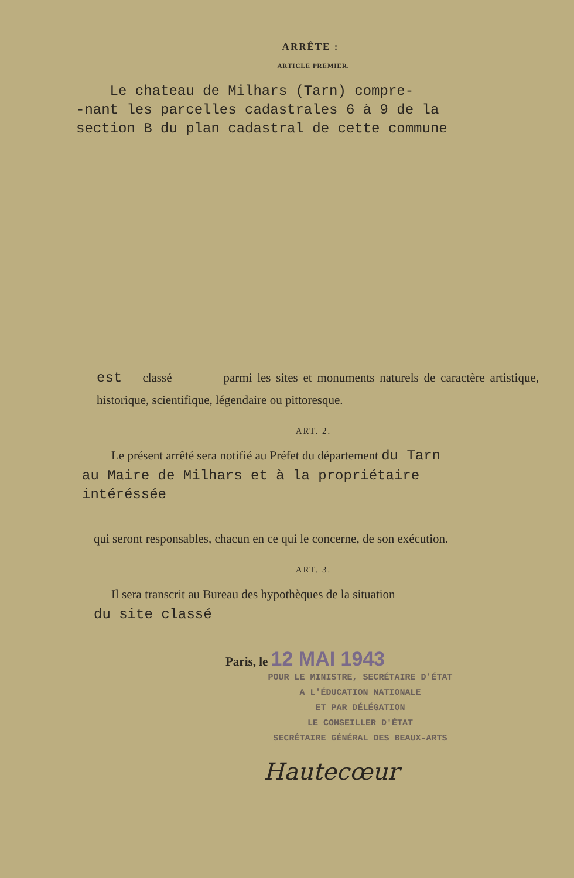ARRÊTE :
ARTICLE PREMIER.
Le chateau de Milhars (Tarn) compre-
-nant les parcelles cadastrales 6 à 9 de la
section B du plan cadastral de cette commune
est classé parmi les sites et monuments naturels de caractère artistique, historique, scientifique, légendaire ou pittoresque.
ART. 2.
Le présent arrêté sera notifié au Préfet du département du Tarn
au Maire de Milhars et à la propriétaire
intéréssée
qui seront responsables, chacun en ce qui le concerne, de son exécution.
ART. 3.
Il sera transcrit au Bureau des hypothèques de la situation
du site classé
Paris, le 12 MAI 1943
POUR LE MINISTRE, SECRÉTAIRE D'ÉTAT
A L'ÉDUCATION NATIONALE
ET PAR DÉLÉGATION
LE CONSEILLER D'ÉTAT
SECRÉTAIRE GÉNÉRAL DES BEAUX-ARTS
Hautecœur